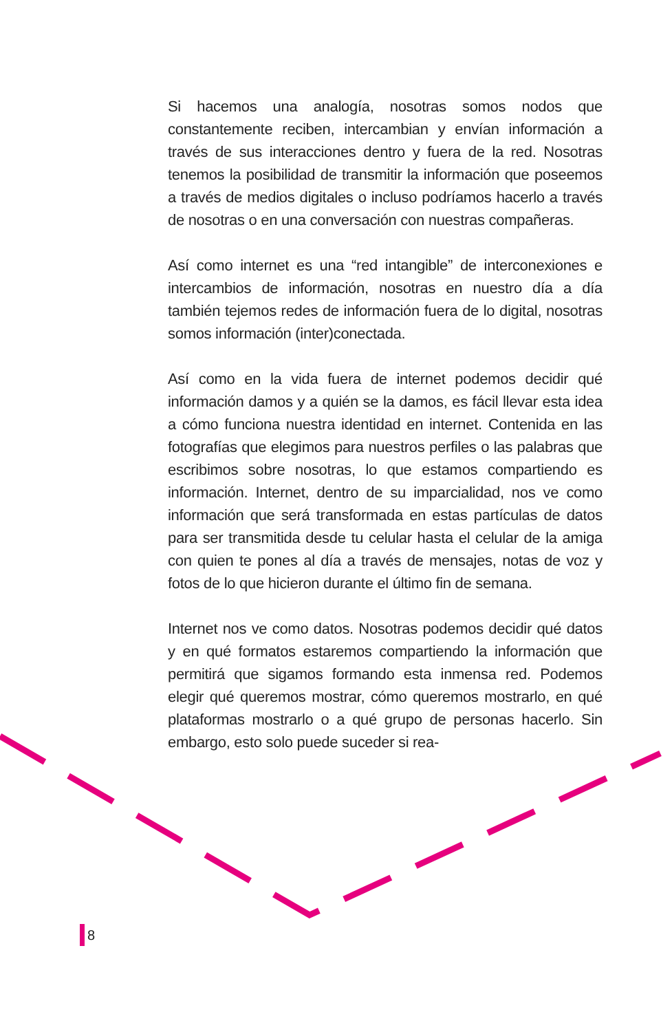Si hacemos una analogía, nosotras somos nodos que constantemente reciben, intercambian y envían información a través de sus interacciones dentro y fuera de la red. Nosotras tenemos la posibilidad de transmitir la información que poseemos a través de medios digitales o incluso podríamos hacerlo a través de nosotras o en una conversación con nuestras compañeras.
Así como internet es una “red intangible” de interconexiones e intercambios de información, nosotras en nuestro día a día también tejemos redes de información fuera de lo digital, nosotras somos información (inter)conectada.
Así como en la vida fuera de internet podemos decidir qué información damos y a quién se la damos, es fácil llevar esta idea a cómo funciona nuestra identidad en internet. Contenida en las fotografías que elegimos para nuestros perfiles o las palabras que escribimos sobre nosotras, lo que estamos compartiendo es información. Internet, dentro de su imparcialidad, nos ve como información que será transformada en estas partículas de datos para ser transmitida desde tu celular hasta el celular de la amiga con quien te pones al día a través de mensajes, notas de voz y fotos de lo que hicieron durante el último fin de semana.
Internet nos ve como datos. Nosotras podemos decidir qué datos y en qué formatos estaremos compartiendo la información que permitirá que sigamos formando esta inmensa red. Podemos elegir qué queremos mostrar, cómo queremos mostrarlo, en qué plataformas mostrarlo o a qué grupo de personas hacerlo. Sin embargo, esto solo puede suceder si rea-
8